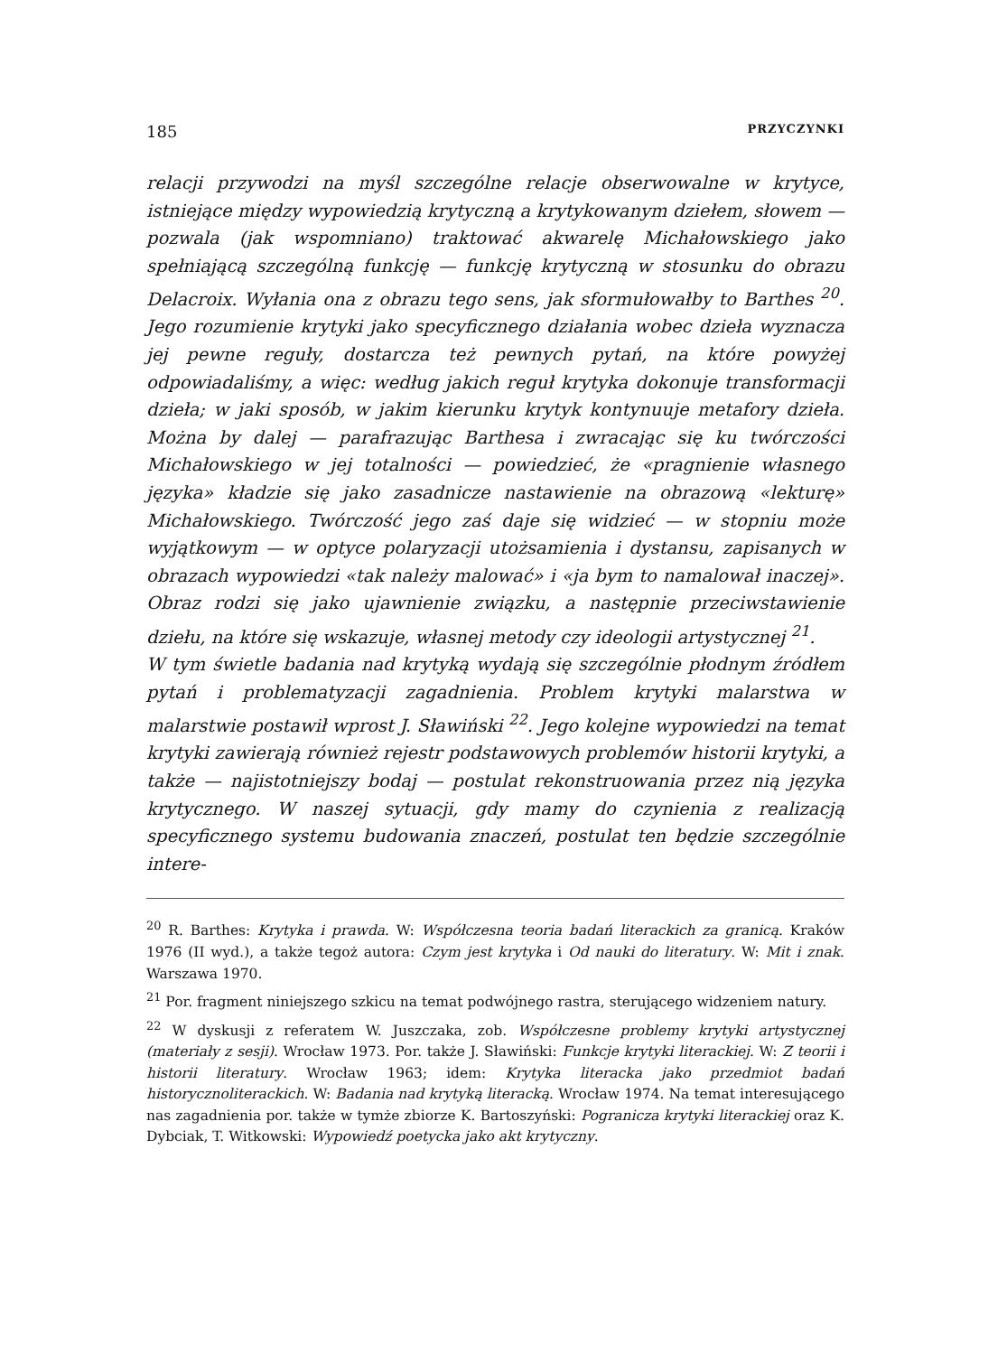185 PRZYCZYNKI
relacji przywodzi na myśl szczególne relacje obserwowalne w krytyce, istniejące między wypowiedzią krytyczną a krytykowanym dziełem, słowem — pozwala (jak wspomniano) traktować akwarelę Michałowskiego jako spełniającą szczególną funkcję — funkcję krytyczną w stosunku do obrazu Delacroix. Wyłania ona z obrazu tego sens, jak sformułowałby to Barthes <sup>20</sup>. Jego rozumienie krytyki jako specyficznego działania wobec dzieła wyznacza jej pewne reguły, dostarcza też pewnych pytań, na które powyżej odpowiadaliśmy, a więc: według jakich reguł krytyka dokonuje transformacji dzieła; w jaki sposób, w jakim kierunku krytyk kontynuuje metafory dzieła. Można by dalej — parafrazując Barthesa i zwracając się ku twórczości Michałowskiego w jej totalności — powiedzieć, że «pragnienie własnego języka» kładzie się jako zasadnicze nastawienie na obrazową «lekturę» Michałowskiego. Twórczość jego zaś daje się widzieć — w stopniu może wyjątkowym — w optyce polaryzacji utożsamienia i dystansu, zapisanych w obrazach wypowiedzi «tak należy malować» i «ja bym to namalował inaczej». Obraz rodzi się jako ujawnienie związku, a następnie przeciwstawienie dziełu, na które się wskazuje, własnej metody czy ideologii artystycznej <sup>21</sup>.
W tym świetle badania nad krytyką wydają się szczególnie płodnym źródłem pytań i problematyzacji zagadnienia. Problem krytyki malarstwa w malarstwie postawił wprost J. Sławiński <sup>22</sup>. Jego kolejne wypowiedzi na temat krytyki zawierają również rejestr podstawowych problemów historii krytyki, a także — najistotniejszy bodaj — postulat rekonstruowania przez nią języka krytycznego. W naszej sytuacji, gdy mamy do czynienia z realizacją specyficznego systemu budowania znaczeń, postulat ten będzie szczególnie intere-
<sup>20</sup> R. Barthes: Krytyka i prawda. W: Współczesna teoria badań literackich za granicą. Kraków 1976 (II wyd.), a także tegoż autora: Czym jest krytyka i Od nauki do literatury. W: Mit i znak. Warszawa 1970.
<sup>21</sup> Por. fragment niniejszego szkicu na temat podwójnego rastra, sterującego widzeniem natury.
<sup>22</sup> W dyskusji z referatem W. Juszczaka, zob. Współczesne problemy krytyki artystycznej (materiały z sesji). Wrocław 1973. Por. także J. Sławiński: Funkcje krytyki literackiej. W: Z teorii i historii literatury. Wrocław 1963; idem: Krytyka literacka jako przedmiot badań historycznoliterackich. W: Badania nad krytyką literacką. Wrocław 1974. Na temat interesującego nas zagadnienia por. także w tymże zbiorze K. Bartoszyński: Pogranicza krytyki literackiej oraz K. Dybciak, T. Witkowski: Wypowiedź poetycka jako akt krytyczny.